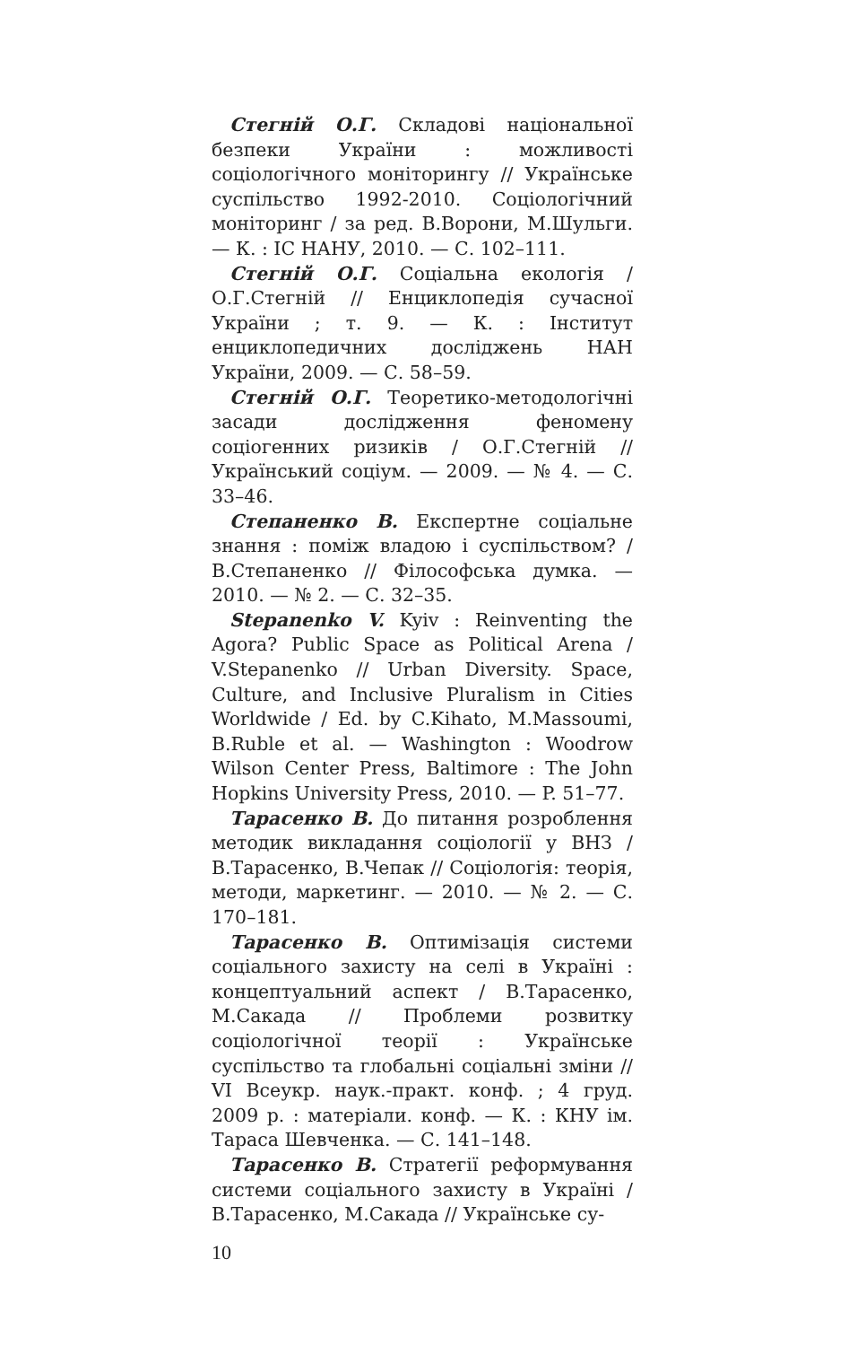Стегній О.Г. Складові національної безпеки України : можливості соціологічного моніторингу // Українське суспільство 1992-2010. Соціологічний моніторинг / за ред. В.Ворони, М.Шульги.— К. : ІС НАНУ, 2010. — С. 102–111.
Стегній О.Г. Соціальна екологія / О.Г.Стегній // Енциклопедія сучасної України ; т. 9. — К. : Інститут енциклопедичних досліджень НАН України, 2009. — С. 58–59.
Стегній О.Г. Теоретико-методологічні засади дослідження феномену соціогенних ризиків / О.Г.Стегній // Український соціум. — 2009. — № 4. — С. 33–46.
Степаненко В. Експертне соціальне знання : поміж владою і суспільством? / В.Степаненко // Філософська думка. — 2010. — № 2. — С. 32–35.
Stepanenko V. Kyiv : Reinventing the Agora? Public Space as Political Arena / V.Stepanenko // Urban Diversity. Space, Culture, and Inclusive Pluralism in Cities Worldwide / Ed. by C.Kihato, M.Massoumi, B.Ruble et al. — Washington : Woodrow Wilson Center Press, Baltimore : The John Hopkins University Press, 2010. — P. 51–77.
Тарасенко В. До питання розроблення методик викладання соціології у ВНЗ / В.Тарасенко, В.Чепак // Соціологія: теорія, методи, маркетинг. — 2010. — № 2. — С. 170–181.
Тарасенко В. Оптимізація системи соціального захисту на селі в Україні : концептуальний аспект / В.Тарасенко, М.Сакада // Проблеми розвитку соціологічної теорії : Українське суспільство та глобальні соціальні зміни // VI Всеукр. наук.-практ. конф. ; 4 груд. 2009 р. : матеріали. конф. — К. : КНУ ім. Тараса Шевченка. — С. 141–148.
Тарасенко В. Стратегії реформування системи соціального захисту в Україні / В.Тарасенко, М.Сакада // Українське су-
10